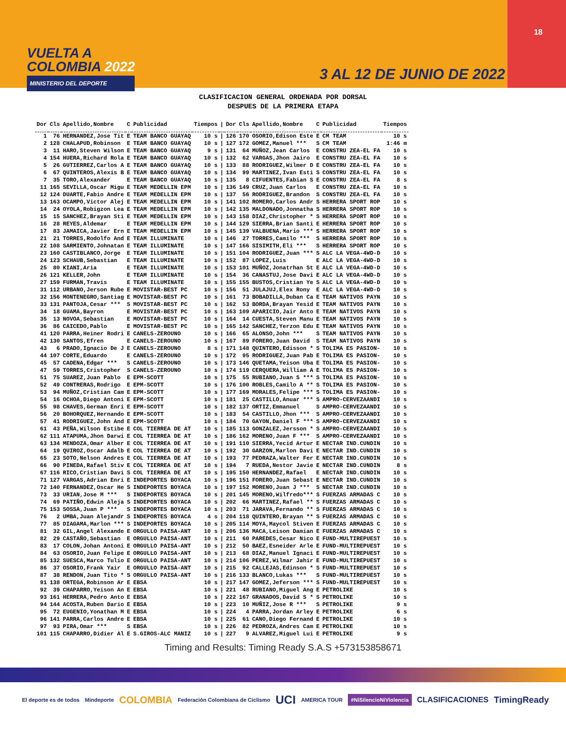VUELTA A
COLOMBIA 2022
MINISTERIO DEL DEPORTE
3 AL 12 DE JUNIO DE 2022
18
CLASIFICACION GENERAL ORDENADA POR DORSAL
DESPUES DE LA PRIMERA ETAPA
| Dor | Cls | Apellido,Nombre | C | Publicidad | Tiempos | / | Dor | Cls | Apellido,Nombre | C | Publicidad | Tiempos |
| --- | --- | --- | --- | --- | --- | --- | --- | --- | --- | --- | --- | --- |
| 1 | 76 | HERNANDEZ,Jose Tit | E | TEAM BANCO GUAYAQ | 10 s | / | 126 | 170 | OSORIO,Edison Este | E | CM TEAM | 10 s |
| 2 | 128 | CHALAPUD,Robinson | E | TEAM BANCO GUAYAQ | 10 s | / | 127 | 172 | GOMEZ,Manuel *** | S | CM TEAM | 1:46 m |
| 3 | 11 | HARO,Steven Wilson | E | TEAM BANCO GUAYAQ | 9 s | / | 131 | 64 | MUÑOZ,Jean Carlos | E | CONSTRU ZEA-EL FA | 10 s |
| 4 | 154 | HUERA,Richard Rola | E | TEAM BANCO GUAYAQ | 10 s | / | 132 | 62 | VARGAS,Jhon Jairo | E | CONSTRU ZEA-EL FA | 10 s |
| 5 | 26 | GUTIERREZ,Carlos A | E | TEAM BANCO GUAYAQ | 10 s | / | 133 | 88 | RODRIGUEZ,Wilmer D | E | CONSTRU ZEA-EL FA | 10 s |
| 6 | 67 | QUINTEROS,Alexis B | E | TEAM BANCO GUAYAQ | 10 s | / | 134 | 99 | MARTINEZ,Ivan Esti | S | CONSTRU ZEA-EL FA | 10 s |
| 7 | 35 | TORO,Alexander | E | TEAM BANCO GUAYAQ | 10 s | / | 135 | 8 | CIFUENTES,Fabian S | E | CONSTRU ZEA-EL FA | 8 s |
| 11 | 165 | SEVILLA,Oscar Migu | E | TEAM MEDELLIN EPM | 10 s | / | 136 | 149 | CRUZ,Juan Carlos | E | CONSTRU ZEA-EL FA | 10 s |
| 12 | 124 | DUARTE,Fabio Andre | E | TEAM MEDELLIN EPM | 10 s | / | 137 | 56 | RODRIGUEZ,Brandon | S | CONSTRU ZEA-EL FA | 10 s |
| 13 | 163 | OCAMPO,Victor Alej | E | TEAM MEDELLIN EPM | 10 s | / | 141 | 102 | ROMERO,Carlos Andr | S | HERRERA SPORT ROP | 10 s |
| 14 | 24 | OYOLA,Robigzon Lea | E | TEAM MEDELLIN EPM | 10 s | / | 142 | 135 | MALDONADO,Jonnatha | S | HERRERA SPORT ROP | 10 s |
| 15 | 15 | SANCHEZ,Brayan Sti | E | TEAM MEDELLIN EPM | 10 s | / | 143 | 158 | DIAZ,Christopher * | S | HERRERA SPORT ROP | 10 s |
| 16 | 28 | REYES,Aldemar | E | TEAM MEDELLIN EPM | 10 s | / | 144 | 129 | SIERRA,Brian Santi | E | HERRERA SPORT ROP | 10 s |
| 17 | 83 | JAMAICA,Javier Ern | E | TEAM MEDELLIN EPM | 10 s | / | 145 | 139 | VALBUENA,Mario *** | S | HERRERA SPORT ROP | 10 s |
| 21 | 21 | TORRES,Rodolfo And | E | TEAM ILLUMINATE | 10 s | / | 146 | 27 | TORRES,Camilo *** | S | HERRERA SPORT ROP | 10 s |
| 22 | 108 | SARMIENTO,Johnatan | E | TEAM ILLUMINATE | 10 s | / | 147 | 166 | SISIMITH,Eli *** | S | HERRERA SPORT ROP | 10 s |
| 23 | 160 | CASTIBLANCO,Jorge | E | TEAM ILLUMINATE | 10 s | / | 151 | 104 | RODRIGUEZ,Juan *** | S | ALC LA VEGA-4WD-D | 10 s |
| 24 | 123 | SCHAUB,Sebastian | E | TEAM ILLUMINATE | 10 s | / | 152 | 87 | LOPEZ,Luis | E | ALC LA VEGA-4WD-D | 10 s |
| 25 | 80 | KIANI,Aria | E | TEAM ILLUMINATE | 10 s | / | 153 | 101 | MUÑOZ,Jonatrhan St | E | ALC LA VEGA-4WD-D | 10 s |
| 26 | 121 | KELLER,John | E | TEAM ILLUMINATE | 10 s | / | 154 | 36 | CANASTUJ,Jose Davi | E | ALC LA VEGA-4WD-D | 10 s |
| 27 | 159 | FURMAN,Travis | E | TEAM ILLUMINATE | 10 s | / | 155 | 155 | BUSTOS,Cristian Ye | S | ALC LA VEGA-4WD-D | 10 s |
| 31 | 112 | URBANO,Jerson Rube | E | MOVISTAR-BEST PC | 10 s | / | 156 | 51 | JULAJUJ,Elex Rony | E | ALC LA VEGA-4WD-D | 10 s |
| 32 | 156 | MONTENEGRO,Santiag | E | MOVISTAR-BEST PC | 10 s | / | 161 | 73 | BOBADILLA,Duban Ca | E | TEAM NATIVOS PAYN | 10 s |
| 33 | 131 | PANTOJA,Cesar *** | S | MOVISTAR-BEST PC | 10 s | / | 162 | 53 | BORDA,Brayan Yesid | E | TEAM NATIVOS PAYN | 10 s |
| 34 | 18 | GUAMA,Bayron | E | MOVISTAR-BEST PC | 10 s | / | 163 | 109 | APARICIO,Jair Anto | E | TEAM NATIVOS PAYN | 10 s |
| 35 | 13 | NOVOA,Sebastian | E | MOVISTAR-BEST PC | 10 s | / | 164 | 14 | CUESTA,Steven Manu | E | TEAM NATIVOS PAYN | 10 s |
| 36 | 86 | CAICEDO,Pablo | E | MOVISTAR-BEST PC | 10 s | / | 165 | 142 | SANCHEZ,Yerzon Edu | E | TEAM NATIVOS PAYN | 10 s |
| 41 | 120 | PARRA,Heiner Rodri | E | CANELS-ZEROUNO | 10 s | / | 166 | 65 | ALONSO,John *** | S | TEAM NATIVOS PAYN | 10 s |
| 42 | 130 | SANTOS,Efren | E | CANELS-ZEROUNO | 10 s | / | 167 | 89 | FORERO,Juan David | S | TEAM NATIVOS PAYN | 10 s |
| 43 | 6 | PRADO,Ignacio De J | E | CANELS-ZEROUNO | 8 s | / | 171 | 148 | QUINTERO,Edisson * | S | TOLIMA ES PASION- | 10 s |
| 44 | 107 | CORTE,Eduardo | E | CANELS-ZEROUNO | 10 s | / | 172 | 95 | RODRIGUEZ,Juan Pab | E | TOLIMA ES PASION- | 10 s |
| 45 | 57 | CADENA,Edgar *** | S | CANELS-ZEROUNO | 10 s | / | 173 | 146 | QUETAMA,Yeison Uba | E | TOLIMA ES PASION- | 10 s |
| 47 | 59 | TORRES,Cristopher | S | CANELS-ZEROUNO | 10 s | / | 174 | 119 | CERQUERA,William A | E | TOLIMA ES PASION- | 10 s |
| 51 | 75 | SUAREZ,Juan Pablo | E | EPM-SCOTT | 10 s | / | 175 | 55 | RUBIANO,Juan S *** | S | TOLIMA ES PASION- | 10 s |
| 52 | 49 | CONTRERAS,Rodrigo | E | EPM-SCOTT | 10 s | / | 176 | 100 | ROBLES,Camilo A ** | S | TOLIMA ES PASION- | 10 s |
| 53 | 94 | MUÑOZ,Cristian Cam | E | EPM-SCOTT | 10 s | / | 177 | 169 | MORALES,Felipe *** | S | TOLIMA ES PASION- | 10 s |
| 54 | 16 | OCHOA,Diego Antoni | E | EPM-SCOTT | 10 s | / | 181 | 25 | CASTILLO,Anuar *** | S | AMPRO-CERVEZAANDI | 10 s |
| 55 | 98 | CHAVES,German Enri | E | EPM-SCOTT | 10 s | / | 182 | 137 | ORTIZ,Emmanuel | S | AMPRO-CERVEZAANDI | 10 s |
| 56 | 20 | BOHORQUEZ,Hernando | E | EPM-SCOTT | 10 s | / | 183 | 54 | CASTILLO,Jhon *** | S | AMPRO-CERVEZAANDI | 10 s |
| 57 | 41 | RODRIGUEZ,John And | E | EPM-SCOTT | 10 s | / | 184 | 70 | GAYON,Daniel F *** | S | AMPRO-CERVEZAANDI | 10 s |
| 61 | 43 | PEÑA,Wilson Estibe | E | COL TIERREA DE AT | 10 s | / | 185 | 113 | GONZALEZ,Jersson * | S | AMPRO-CERVEZAANDI | 10 s |
| 62 | 111 | ATAPUMA,Jhon Darwi | E | COL TIERREA DE AT | 10 s | / | 186 | 162 | MORENO,Juan F *** | S | AMPRO-CERVEZAANDI | 10 s |
| 63 | 134 | MENDOZA,Omar Alber | E | COL TIERREA DE AT | 10 s | / | 191 | 110 | SIERRA,Yecid Artur | E | NECTAR IND.CUNDIN | 10 s |
| 64 | 19 | QUIROZ,Oscar Adalb | E | COL TIERREA DE AT | 10 s | / | 192 | 30 | GARZON,Marlon Davi | E | NECTAR IND.CUNDIN | 10 s |
| 65 | 23 | SOTO,Nelson Andres | E | COL TIERREA DE AT | 10 s | / | 193 | 77 | PEDRAZA,Walter Fer | E | NECTAR IND.CUNDIN | 10 s |
| 66 | 90 | PINEDA,Rafael Stiv | E | COL TIERREA DE AT | 10 s | / | 194 | 7 | RUEDA,Nestor Javie | E | NECTAR IND.CUNDIN | 8 s |
| 67 | 116 | RICO,Cristian Davi | S | COL TIERREA DE AT | 10 s | / | 195 | 150 | HERNANDEZ,Rafael | E | NECTAR IND.CUNDIN | 10 s |
| 71 | 127 | VARGAS,Adrian Enri | E | INDEPORTES BOYACA | 10 s | / | 196 | 151 | FORERO,Juan Sebast | E | NECTAR IND.CUNDIN | 10 s |
| 72 | 140 | FERNANDEZ,Oscar He | S | INDEPORTES BOYACA | 10 s | / | 197 | 152 | MORENO,Juan J *** | S | NECTAR IND.CUNDIN | 10 s |
| 73 | 33 | URIAN,Jose M *** | S | INDEPORTES BOYACA | 10 s | / | 201 | 145 | MORENO,Wilfredo*** | S | FUERZAS ARMADAS C | 10 s |
| 74 | 69 | PATIÑO,Edwin Aleja | S | INDEPORTES BOYACA | 10 s | / | 202 | 66 | MARTINEZ,Rafael ** | S | FUERZAS ARMADAS C | 10 s |
| 75 | 153 | SOSSA,Juan P *** | S | INDEPORTES BOYACA | 10 s | / | 203 | 71 | JARAVA,Fernando ** | S | FUERZAS ARMADAS C | 10 s |
| 76 | 2 | UMBA,Juan Alejandr | S | INDEPORTES BOYACA | 4 s | / | 204 | 118 | QUINTERO,Brayan ** | S | FUERZAS ARMADAS C | 10 s |
| 77 | 85 | DIAGAMA,Marlon *** | S | INDEPORTES BOYACA | 10 s | / | 205 | 114 | MOYA,Maycol Stiven | E | FUERZAS ARMADAS C | 10 s |
| 81 | 32 | GIL,Angel Alexande | E | ORGULLO PAISA-ANT | 10 s | / | 206 | 136 | MACA,Leison Damian | E | FUERZAS ARMADAS C | 10 s |
| 82 | 29 | CASTAÑO,Sebastian | E | ORGULLO PAISA-ANT | 10 s | / | 211 | 60 | PAREDES,Cesar Nico | E | FUND-MULTIREPUEST | 10 s |
| 83 | 17 | COLON,Johan Antoni | E | ORGULLO PAISA-ANT | 10 s | / | 212 | 50 | BAEZ,Esneider Arle | E | FUND-MULTIREPUEST | 10 s |
| 84 | 63 | OSORIO,Juan Felipe | E | ORGULLO PAISA-ANT | 10 s | / | 213 | 68 | DIAZ,Manuel Ignaci | E | FUND-MULTIREPUEST | 10 s |
| 85 | 132 | SUESCA,Marco Tulio | E | ORGULLO PAISA-ANT | 10 s | / | 214 | 106 | PEREZ,Wilmar Jahir | E | FUND-MULTIREPUEST | 10 s |
| 86 | 37 | OSORIO,Frank Yair | E | ORGULLO PAISA-ANT | 10 s | / | 215 | 92 | CALLEJAS,Edinson * | S | FUND-MULTIREPUEST | 10 s |
| 87 | 38 | RENDON,Juan Tito * | S | ORGULLO PAISA-ANT | 10 s | / | 216 | 133 | BLANCO,Lukas *** | S | FUND-MULTIREPUEST | 10 s |
| 91 | 138 | ORTEGA,Robinson Ar | E | EBSA | 10 s | / | 217 | 147 | GOMEZ,Jeferson *** | S | FUND-MULTIREPUEST | 10 s |
| 92 | 39 | CHAPARRO,Yeison An | E | EBSA | 10 s | / | 221 | 48 | RUBIANO,Miguel Ang | E | PETROLIKE | 10 s |
| 93 | 161 | HERRERA,Pedro Anto | E | EBSA | 10 s | / | 222 | 167 | GRANADOS,David S * | S | PETROLIKE | 10 s |
| 94 | 144 | ACOSTA,Ruben Dario | E | EBSA | 10 s | / | 223 | 10 | MUÑIZ,Jose R *** | S | PETROLIKE | 9 s |
| 95 | 72 | EUGENIO,Yonathan M | E | EBSA | 10 s | / | 224 | 4 | PARRA,Jordan Arley | E | PETROLIKE | 6 s |
| 96 | 141 | PARRA,Carlos Andre | E | EBSA | 10 s | / | 225 | 61 | CANO,Diego Fernand | E | PETROLIKE | 10 s |
| 97 | 93 | PIRA,Omar *** | S | EBSA | 10 s | / | 226 | 82 | PEDROZA,Andres Cam | E | PETROLIKE | 10 s |
| 101 | 115 | CHAPARRO,Didier Al | E | S.GIROS-ALC MANIZ | 10 s | / | 227 | 9 | ALVAREZ,Miguel Lui | E | PETROLIKE | 9 s |
Timing and Results: Timing Ready S.A.S +573153858671
El deporte es de todos Mindeporte COLOMBIA Federación Colombiana de Ciclismo UCI AMERICA TOUR #NiSilencioNiViolencia CLASIFICACIONES TimingReady